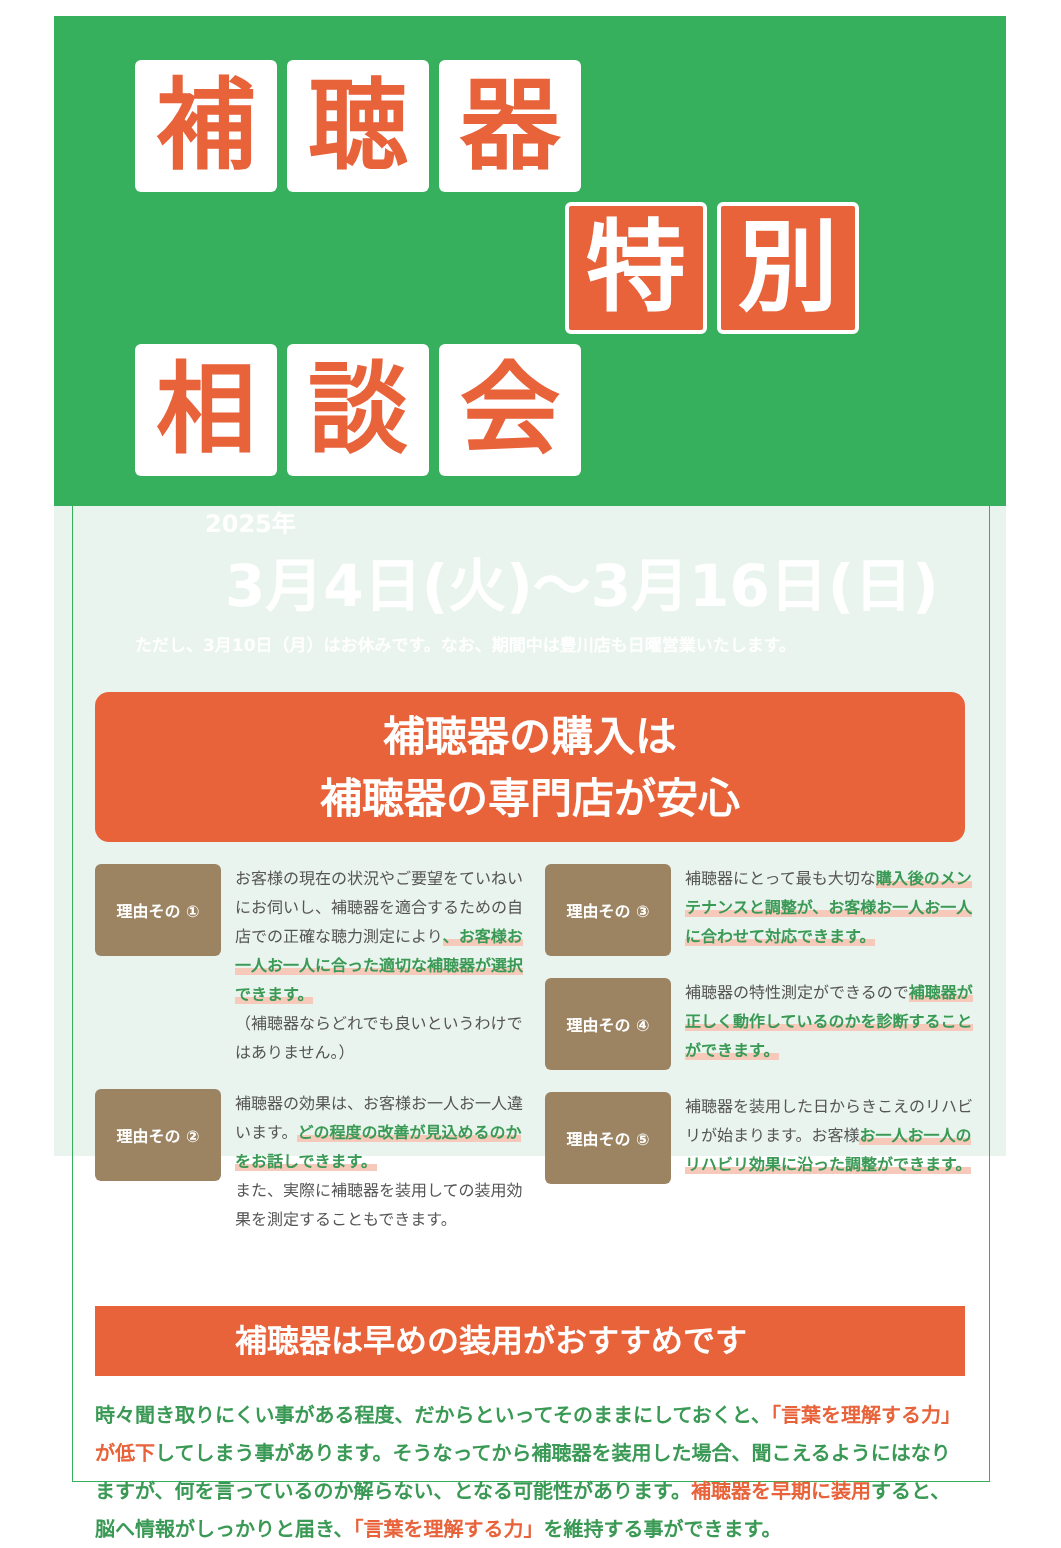補
聴
器
特
別
相
談
会
2025年
3月4日(火)～3月16日(日)
ただし、3月10日（月）はお休みです。なお、期間中は豊川店も日曜営業いたします。
補聴器の購入は
補聴器の専門店が安心
理由その ①
お客様の現在の状況やご要望をていねいにお伺いし、補聴器を適合するための自店での正確な聴力測定により、お客様お一人お一人に合った適切な補聴器が選択できます。
（補聴器ならどれでも良いというわけではありません。）
理由その ②
補聴器の効果は、お客様お一人お一人違います。どの程度の改善が見込めるのかをお話しできます。
また、実際に補聴器を装用しての装用効果を測定することもできます。
理由その ③
補聴器にとって最も大切な購入後のメンテナンスと調整が、お客様お一人お一人に合わせて対応できます。
理由その ④
補聴器の特性測定ができるので補聴器が正しく動作しているのかを診断することができます。
理由その ⑤
補聴器を装用した日からきこえのリハビリが始まります。お客様お一人お一人のリハビリ効果に沿った調整ができます。
補聴器は早めの装用がおすすめです
時々聞き取りにくい事がある程度、だからといってそのままにしておくと、「言葉を理解する力」が低下してしまう事があります。そうなってから補聴器を装用した場合、聞こえるようにはなりますが、何を言っているのか解らない、となる可能性があります。補聴器を早期に装用すると、脳へ情報がしっかりと届き、「言葉を理解する力」を維持する事ができます。